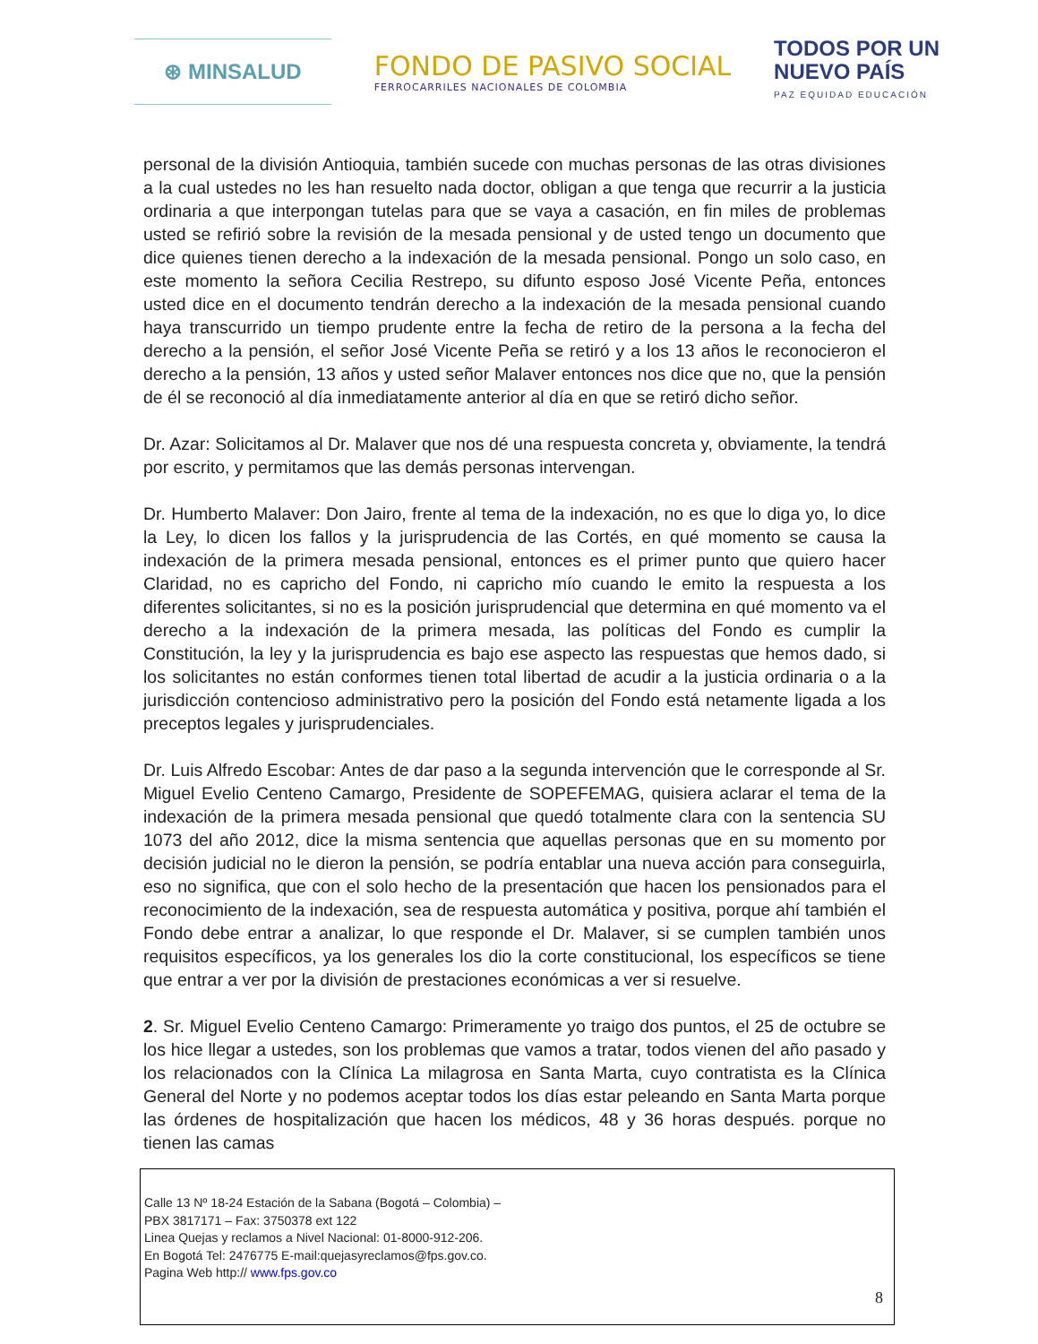⊛ MINSALUD
FONDO DE PASIVO SOCIAL
FERROCARRILES NACIONALES DE COLOMBIA
TODOS POR UN
NUEVO PAÍS
PAZ EQUIDAD EDUCACIÓN
personal de la división Antioquia, también sucede con muchas personas de las otras divisiones a la cual ustedes no les han resuelto nada doctor, obligan a que tenga que recurrir a la justicia ordinaria a que interpongan tutelas para que se vaya a casación, en fin miles de problemas usted se refirió sobre la revisión de la mesada pensional y de usted tengo un documento que dice quienes tienen derecho a la indexación de la mesada pensional. Pongo un solo caso, en este momento la señora Cecilia Restrepo, su difunto esposo José Vicente Peña, entonces usted dice en el documento tendrán derecho a la indexación de la mesada pensional cuando haya transcurrido un tiempo prudente entre la fecha de retiro de la persona a la fecha del derecho a la pensión, el señor José Vicente Peña se retiró y a los 13 años le reconocieron el derecho a la pensión, 13 años y usted señor Malaver entonces nos dice que no, que la pensión de él se reconoció al día inmediatamente anterior al día en que se retiró dicho señor.
Dr. Azar: Solicitamos al Dr. Malaver que nos dé una respuesta concreta y, obviamente, la tendrá por escrito, y permitamos que las demás personas intervengan.
Dr. Humberto Malaver: Don Jairo, frente al tema de la indexación, no es que lo diga yo, lo dice la Ley, lo dicen los fallos y la jurisprudencia de las Cortés, en qué momento se causa la indexación de la primera mesada pensional, entonces es el primer punto que quiero hacer Claridad, no es capricho del Fondo, ni capricho mío cuando le emito la respuesta a los diferentes solicitantes, si no es la posición jurisprudencial que determina en qué momento va el derecho a la indexación de la primera mesada, las políticas del Fondo es cumplir la Constitución, la ley y la jurisprudencia es bajo ese aspecto las respuestas que hemos dado, si los solicitantes no están conformes tienen total libertad de acudir a la justicia ordinaria o a la jurisdicción contencioso administrativo pero la posición del Fondo está netamente ligada a los preceptos legales y jurisprudenciales.
Dr. Luis Alfredo Escobar: Antes de dar paso a la segunda intervención que le corresponde al Sr. Miguel Evelio Centeno Camargo, Presidente de SOPEFEMAG, quisiera aclarar el tema de la indexación de la primera mesada pensional que quedó totalmente clara con la sentencia SU 1073 del año 2012, dice la misma sentencia que aquellas personas que en su momento por decisión judicial no le dieron la pensión, se podría entablar una nueva acción para conseguirla, eso no significa, que con el solo hecho de la presentación que hacen los pensionados para el reconocimiento de la indexación, sea de respuesta automática y positiva, porque ahí también el Fondo debe entrar a analizar, lo que responde el Dr. Malaver, si se cumplen también unos requisitos específicos, ya los generales los dio la corte constitucional, los específicos se tiene que entrar a ver por la división de prestaciones económicas a ver si resuelve.
2. Sr. Miguel Evelio Centeno Camargo: Primeramente yo traigo dos puntos, el 25 de octubre se los hice llegar a ustedes, son los problemas que vamos a tratar, todos vienen del año pasado y los relacionados con la Clínica La milagrosa en Santa Marta, cuyo contratista es la Clínica General del Norte y no podemos aceptar todos los días estar peleando en Santa Marta porque las órdenes de hospitalización que hacen los médicos, 48 y 36 horas después. porque no tienen las camas
Calle 13 Nº 18-24 Estación de la Sabana (Bogotá – Colombia) –
PBX 3817171 – Fax: 3750378 ext 122
Linea Quejas y reclamos a Nivel Nacional: 01-8000-912-206.
En Bogotá Tel: 2476775 E-mail:quejasyreclamos@fps.gov.co.
Pagina Web http:// www.fps.gov.co
8